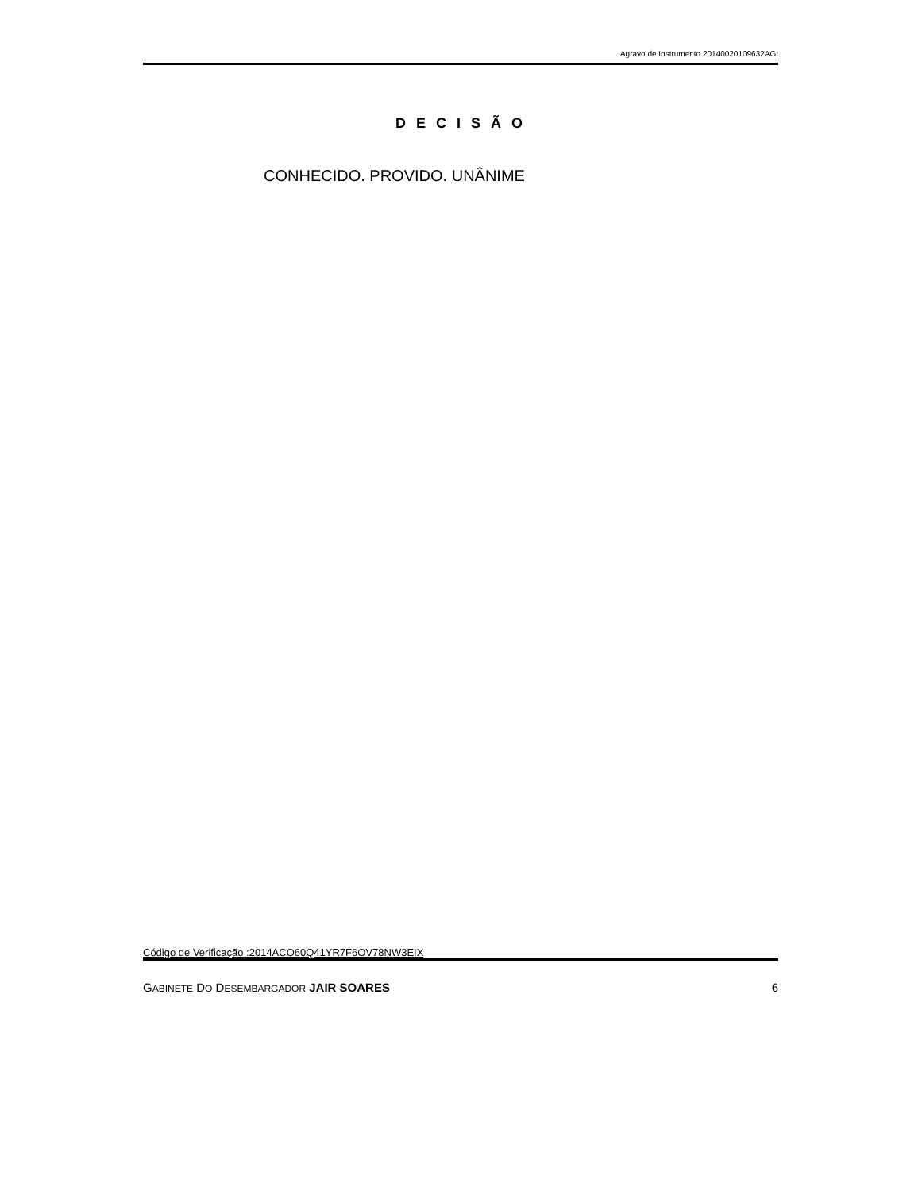Agravo de Instrumento 20140020109632AGI
D E C I S Ã O
CONHECIDO. PROVIDO. UNÂNIME
Código de Verificação :2014ACO60Q41YR7F6OV78NW3EIX
GABINETE DO DESEMBARGADOR JAIR SOARES
6